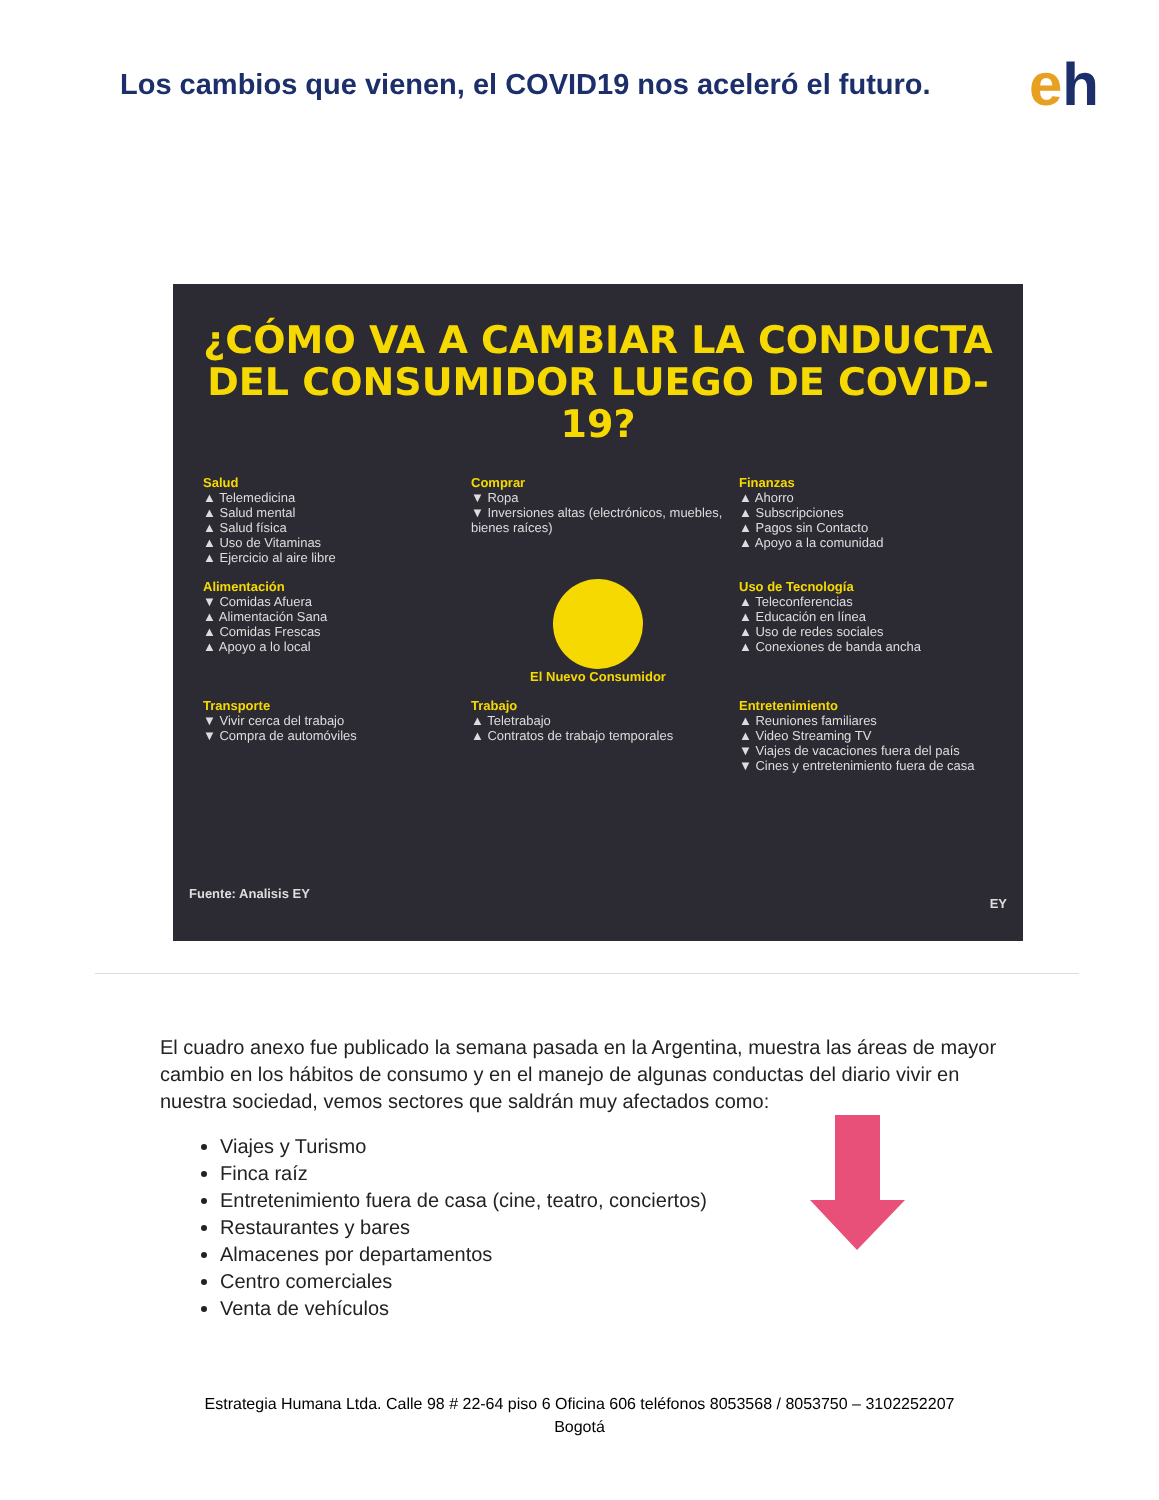Los cambios que vienen, el COVID19 nos aceleró el futuro.
eh
¿CÓMO VA A CAMBIAR LA CONDUCTA DEL CONSUMIDOR LUEGO DE COVID-19?
Salud
▲ Telemedicina
▲ Salud mental
▲ Salud física
▲ Uso de Vitaminas
▲ Ejercicio al aire libre
Comprar
▼ Ropa
▼ Inversiones altas (electrónicos, muebles, bienes raíces)
Finanzas
▲ Ahorro
▲ Subscripciones
▲ Pagos sin Contacto
▲ Apoyo a la comunidad
Alimentación
▼ Comidas Afuera
▲ Alimentación Sana
▲ Comidas Frescas
▲ Apoyo a lo local
El Nuevo Consumidor
Uso de Tecnología
▲ Teleconferencias
▲ Educación en línea
▲ Uso de redes sociales
▲ Conexiones de banda ancha
Transporte
▼ Vivir cerca del trabajo
▼ Compra de automóviles
Trabajo
▲ Teletrabajo
▲ Contratos de trabajo temporales
Entretenimiento
▲ Reuniones familiares
▲ Video Streaming TV
▼ Viajes de vacaciones fuera del país
▼ Cines y entretenimiento fuera de casa
Fuente: Analisis EY
EY
El cuadro anexo fue publicado la semana pasada en la Argentina, muestra las áreas de mayor cambio en los hábitos de consumo y en el manejo de algunas conductas del diario vivir en nuestra sociedad, vemos sectores que saldrán muy afectados como:
Viajes y Turismo
Finca raíz
Entretenimiento fuera de casa (cine, teatro, conciertos)
Restaurantes y bares
Almacenes por departamentos
Centro comerciales
Venta de vehículos
Estrategia Humana Ltda. Calle 98 # 22-64 piso 6 Oficina 606 teléfonos 8053568 / 8053750 – 3102252207
Bogotá